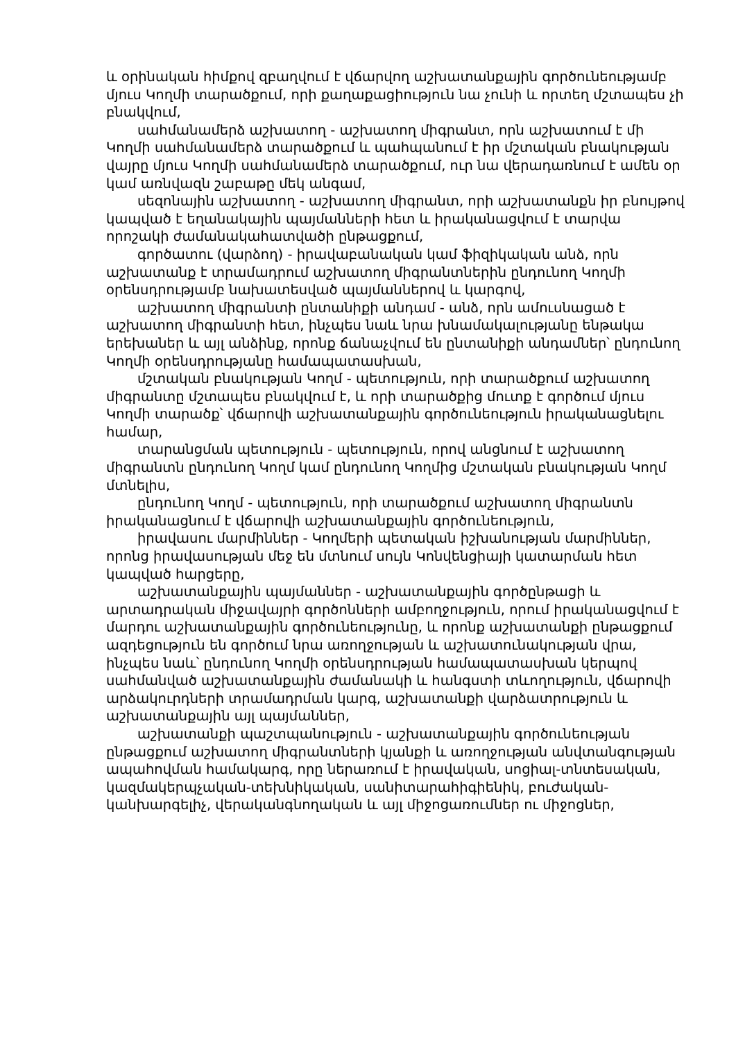և օրինական հիմքով զբաղվում է վճարվող աշխատանքային գործունեությամբ մյուս Կողմի տարածքում, որի քաղաքացիություն նա չունի և որտեղ մշտապես չի բնակվում,
սահմանամերձ աշխատող - աշխատող միգրանտ, որն աշխատում է մի Կողմի սահմանամերձ տարածքում և պահպանում է իր մշտական բնակության վայրը մյուս Կողմի սահմանամերձ տարածքում, ուր նա վերադառնում է ամեն օր կամ առնվազն շաբաթը մեկ անգամ,
սեզոնային աշխատող - աշխատող միգրանտ, որի աշխատանքն իր բնույթով կապված է եղանակային պայմանների հետ և իրականացվում է տարվա որոշակի ժամանակահատվածի ընթացքում,
գործատու (վարձող) - իրավաբանական կամ ֆիզիկական անձ, որն աշխատանք է տրամադրում աշխատող միգրանտներին ընդունող Կողմի օրենսդրությամբ նախատեսված պայմաններով և կարգով,
աշխատող միգրանտի ընտանիքի անդամ - անձ, որն ամուսնացած է աշխատող միգրանտի հետ, ինչպես նաև նրա խնամակալությանը ենթակա երեխաներ և այլ անձինք, որոնք ճանաչվում են ընտանիքի անդամներ՝ ընդունող Կողմի օրենսդրությանը համապատասխան,
մշտական բնակության Կողմ - պետություն, որի տարածքում աշխատող միգրանտը մշտապես բնակվում է, և որի տարածքից մուտք է գործում մյուս Կողմի տարածք՝ վճարովի աշխատանքային գործունեություն իրականացնելու համար,
տարանցման պետություն - պետություն, որով անցնում է աշխատող միգրանտն ընդունող Կողմ կամ ընդունող Կողմից մշտական բնակության Կողմ մտնելիս,
ընդունող Կողմ - պետություն, որի տարածքում աշխատող միգրանտն իրականացնում է վճարովի աշխատանքային գործունեություն,
իրավասու մարմիններ - Կողմերի պետական իշխանության մարմիններ, որոնց իրավասության մեջ են մտնում սույն Կոնվենցիայի կատարման հետ կապված հարցերը,
աշխատանքային պայմաններ - աշխատանքային գործընթացի և արտադրական միջավայրի գործոնների ամբողջություն, որում իրականացվում է մարդու աշխատանքային գործունեությունը, և որոնք աշխատանքի ընթացքում ազդեցություն են գործում նրա առողջության և աշխատունակության վրա, ինչպես նաև՝ ընդունող Կողմի օրենսդրության համապատասխան կերպով սահմանված աշխատանքային ժամանակի և հանգստի տևողություն, վճարովի արձակուրդների տրամադրման կարգ, աշխատանքի վարձատրություն և աշխատանքային այլ պայմաններ,
աշխատանքի պաշտպանություն - աշխատանքային գործունեության ընթացքում աշխատող միգրանտների կյանքի և առողջության անվտանգության ապահովման համակարգ, որը ներառում է իրավական, սոցիալ-տնտեսական, կազմակերպչական-տեխնիկական, սանիտարահիգիենիկ, բուժական-կանխարգելիչ, վերականգնողական և այլ միջոցառումներ ու միջոցներ,